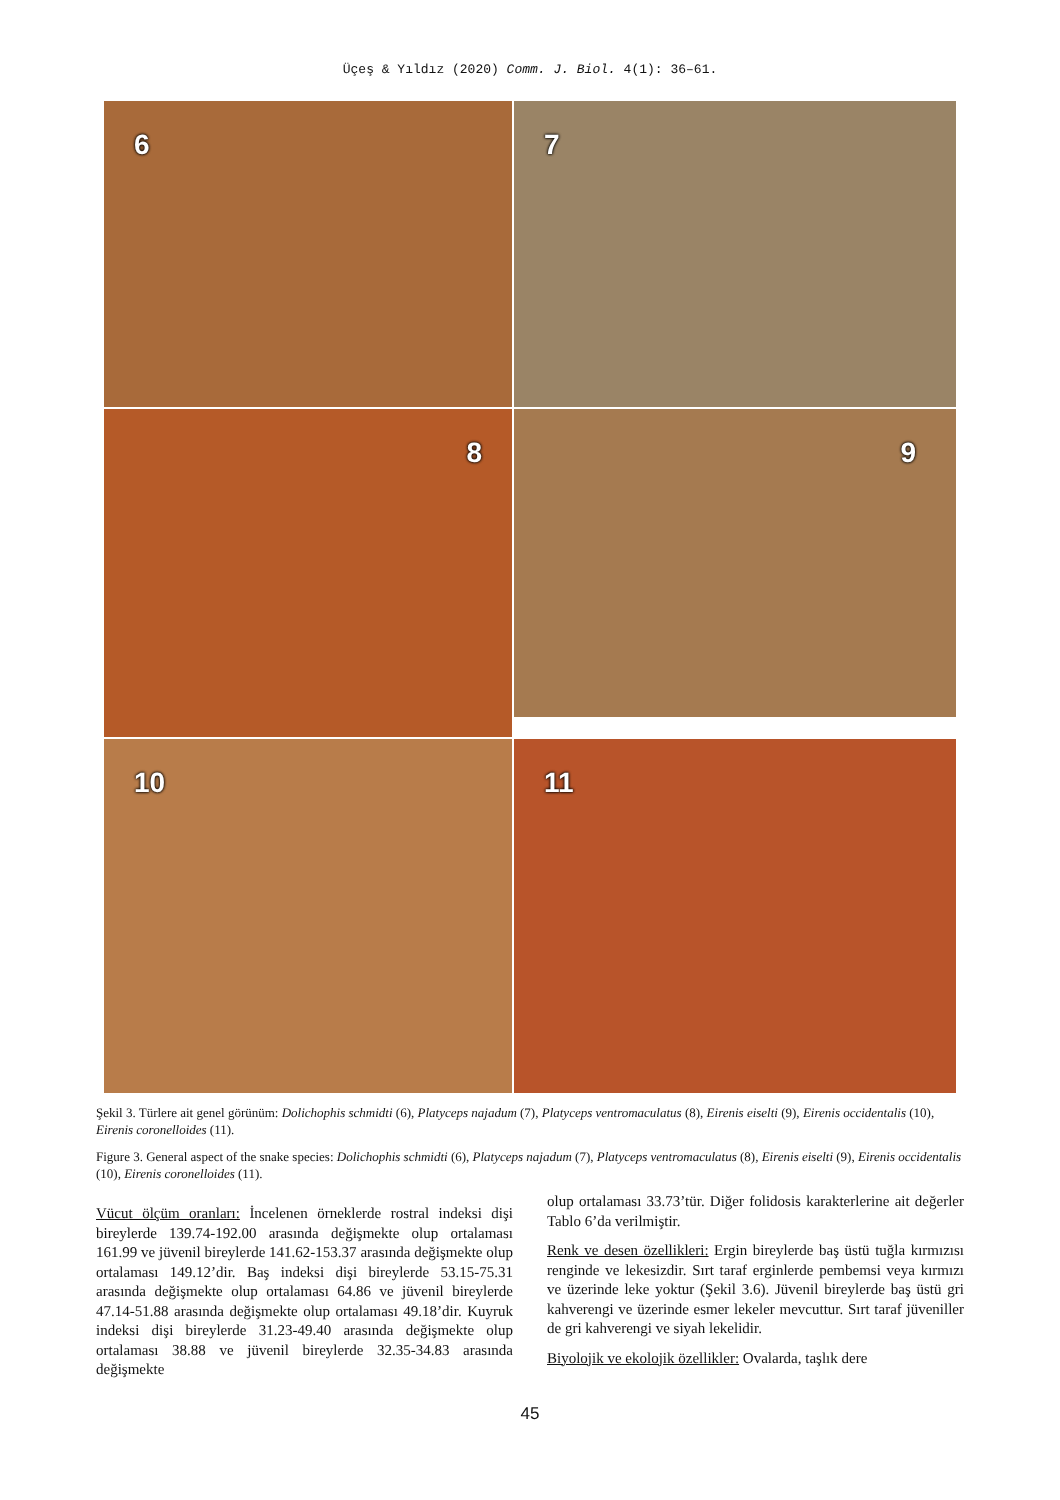Üçeş & Yıldız (2020) Comm. J. Biol. 4(1): 36–61.
6
7
8
9
10
11
Şekil 3. Türlere ait genel görünüm: Dolichophis schmidti (6), Platyceps najadum (7), Platyceps ventromaculatus (8), Eirenis eiselti (9), Eirenis occidentalis (10), Eirenis coronelloides (11).
Figure 3. General aspect of the snake species: Dolichophis schmidti (6), Platyceps najadum (7), Platyceps ventromaculatus (8), Eirenis eiselti (9), Eirenis occidentalis (10), Eirenis coronelloides (11).
Vücut ölçüm oranları: İncelenen örneklerde rostral indeksi dişi bireylerde 139.74-192.00 arasında değişmekte olup ortalaması 161.99 ve jüvenil bireylerde 141.62-153.37 arasında değişmekte olup ortalaması 149.12’dir. Baş indeksi dişi bireylerde 53.15-75.31 arasında değişmekte olup ortalaması 64.86 ve jüvenil bireylerde 47.14-51.88 arasında değişmekte olup ortalaması 49.18’dir. Kuyruk indeksi dişi bireylerde 31.23-49.40 arasında değişmekte olup ortalaması 38.88 ve jüvenil bireylerde 32.35-34.83 arasında değişmekte
olup ortalaması 33.73’tür. Diğer folidosis karakterlerine ait değerler Tablo 6’da verilmiştir.
Renk ve desen özellikleri: Ergin bireylerde baş üstü tuğla kırmızısı renginde ve lekesizdir. Sırt taraf erginlerde pembemsi veya kırmızı ve üzerinde leke yoktur (Şekil 3.6). Jüvenil bireylerde baş üstü gri kahverengi ve üzerinde esmer lekeler mevcuttur. Sırt taraf jüveniller de gri kahverengi ve siyah lekelidir.
Biyolojik ve ekolojik özellikler: Ovalarda, taşlık dere
45